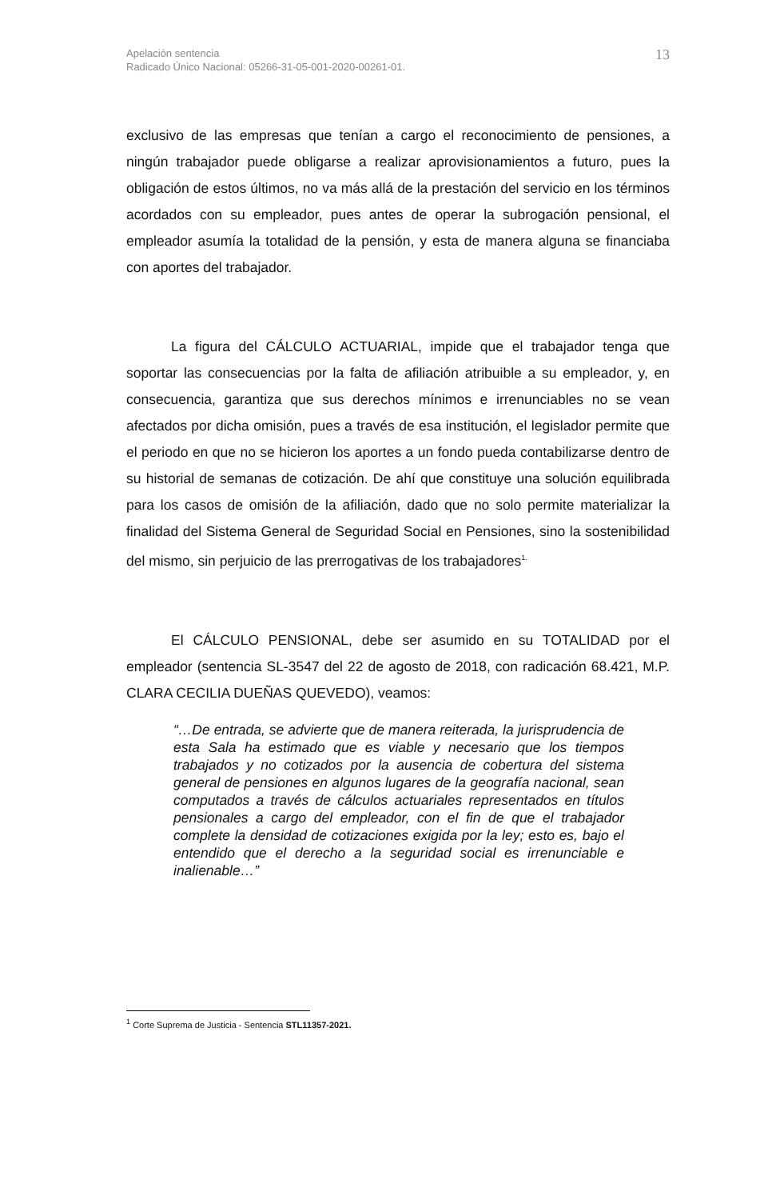Apelación sentencia
Radicado Único Nacional: 05266-31-05-001-2020-00261-01.
13
exclusivo de las empresas que tenían a cargo el reconocimiento de pensiones, a ningún trabajador puede obligarse a realizar aprovisionamientos a futuro, pues la obligación de estos últimos, no va más allá de la prestación del servicio en los términos acordados con su empleador, pues antes de operar la subrogación pensional, el empleador asumía la totalidad de la pensión, y esta de manera alguna se financiaba con aportes del trabajador.
La figura del CÁLCULO ACTUARIAL, impide que el trabajador tenga que soportar las consecuencias por la falta de afiliación atribuible a su empleador, y, en consecuencia, garantiza que sus derechos mínimos e irrenunciables no se vean afectados por dicha omisión, pues a través de esa institución, el legislador permite que el periodo en que no se hicieron los aportes a un fondo pueda contabilizarse dentro de su historial de semanas de cotización. De ahí que constituye una solución equilibrada para los casos de omisión de la afiliación, dado que no solo permite materializar la finalidad del Sistema General de Seguridad Social en Pensiones, sino la sostenibilidad del mismo, sin perjuicio de las prerrogativas de los trabajadores<sup>1.</sup>
El CÁLCULO PENSIONAL, debe ser asumido en su TOTALIDAD por el empleador (sentencia SL-3547 del 22 de agosto de 2018, con radicación 68.421, M.P. CLARA CECILIA DUEÑAS QUEVEDO), veamos:
“…De entrada, se advierte que de manera reiterada, la jurisprudencia de esta Sala ha estimado que es viable y necesario que los tiempos trabajados y no cotizados por la ausencia de cobertura del sistema general de pensiones en algunos lugares de la geografía nacional, sean computados a través de cálculos actuariales representados en títulos pensionales a cargo del empleador, con el fin de que el trabajador complete la densidad de cotizaciones exigida por la ley; esto es, bajo el entendido que el derecho a la seguridad social es irrenunciable e inalienable…”
<sup>1</sup> Corte Suprema de Justicia - Sentencia STL11357-2021.